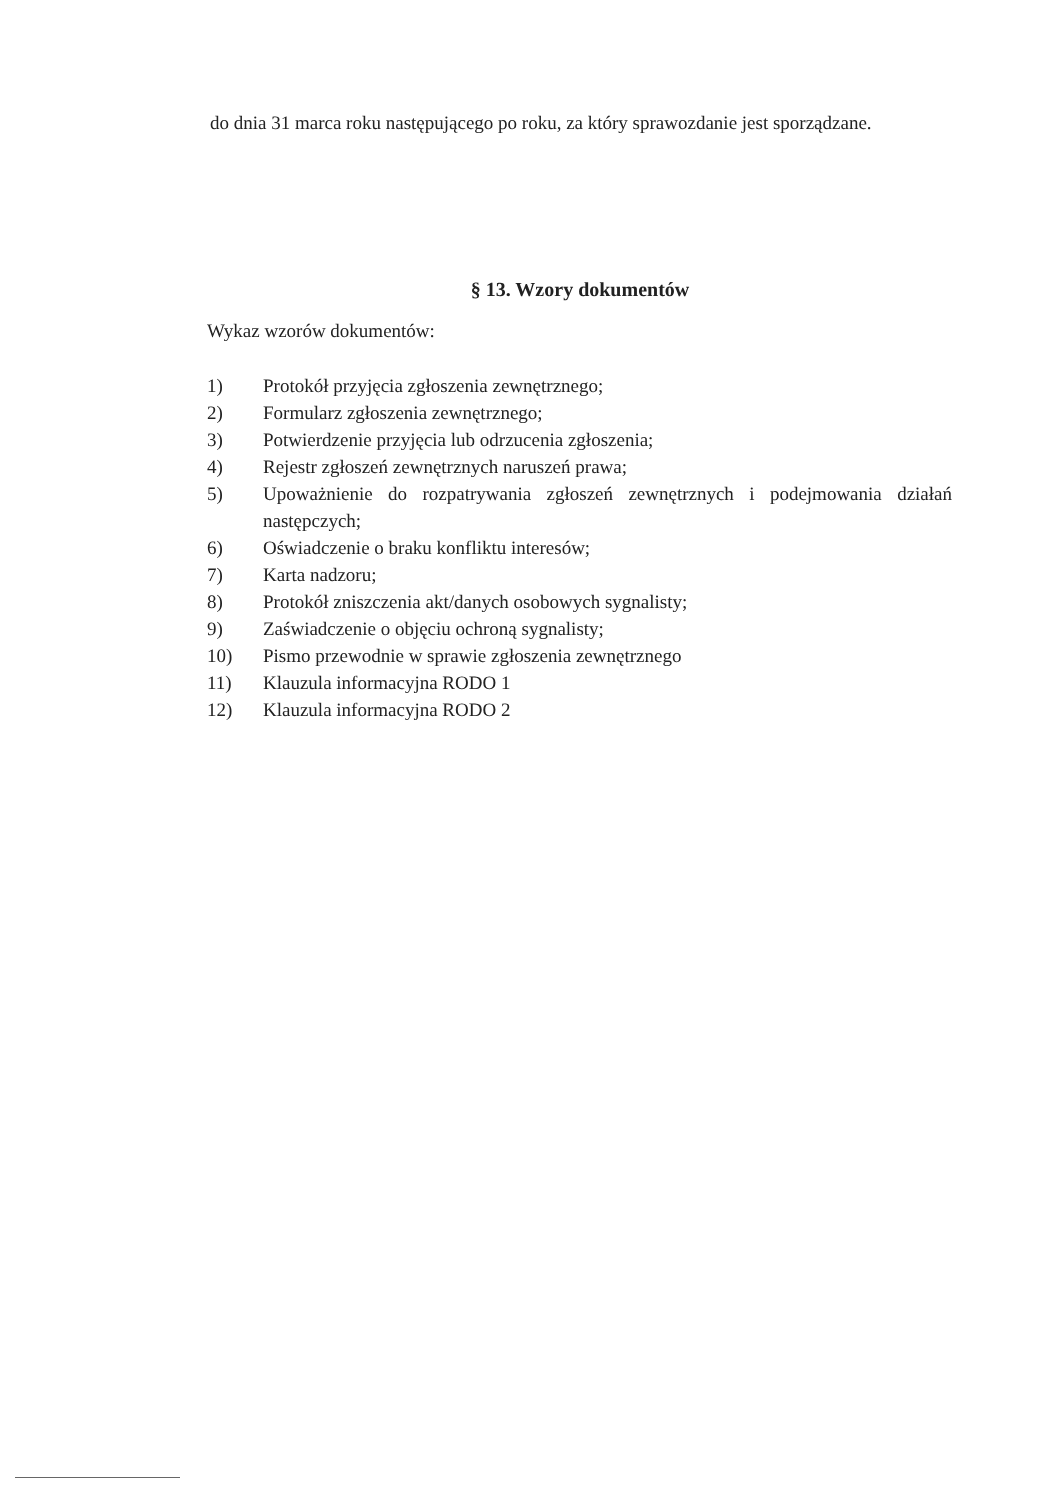do dnia 31 marca roku następującego po roku, za który sprawozdanie jest sporządzane.
§ 13. Wzory dokumentów
Wykaz wzorów dokumentów:
1) Protokół przyjęcia zgłoszenia zewnętrznego;
2) Formularz zgłoszenia zewnętrznego;
3) Potwierdzenie przyjęcia lub odrzucenia zgłoszenia;
4) Rejestr zgłoszeń zewnętrznych naruszeń prawa;
5) Upoważnienie do rozpatrywania zgłoszeń zewnętrznych i podejmowania działań następczych;
6) Oświadczenie o braku konfliktu interesów;
7) Karta nadzoru;
8) Protokół zniszczenia akt/danych osobowych sygnalisty;
9) Zaświadczenie o objęciu ochroną sygnalisty;
10) Pismo przewodnie w sprawie zgłoszenia zewnętrznego
11) Klauzula informacyjna RODO 1
12) Klauzula informacyjna RODO 2